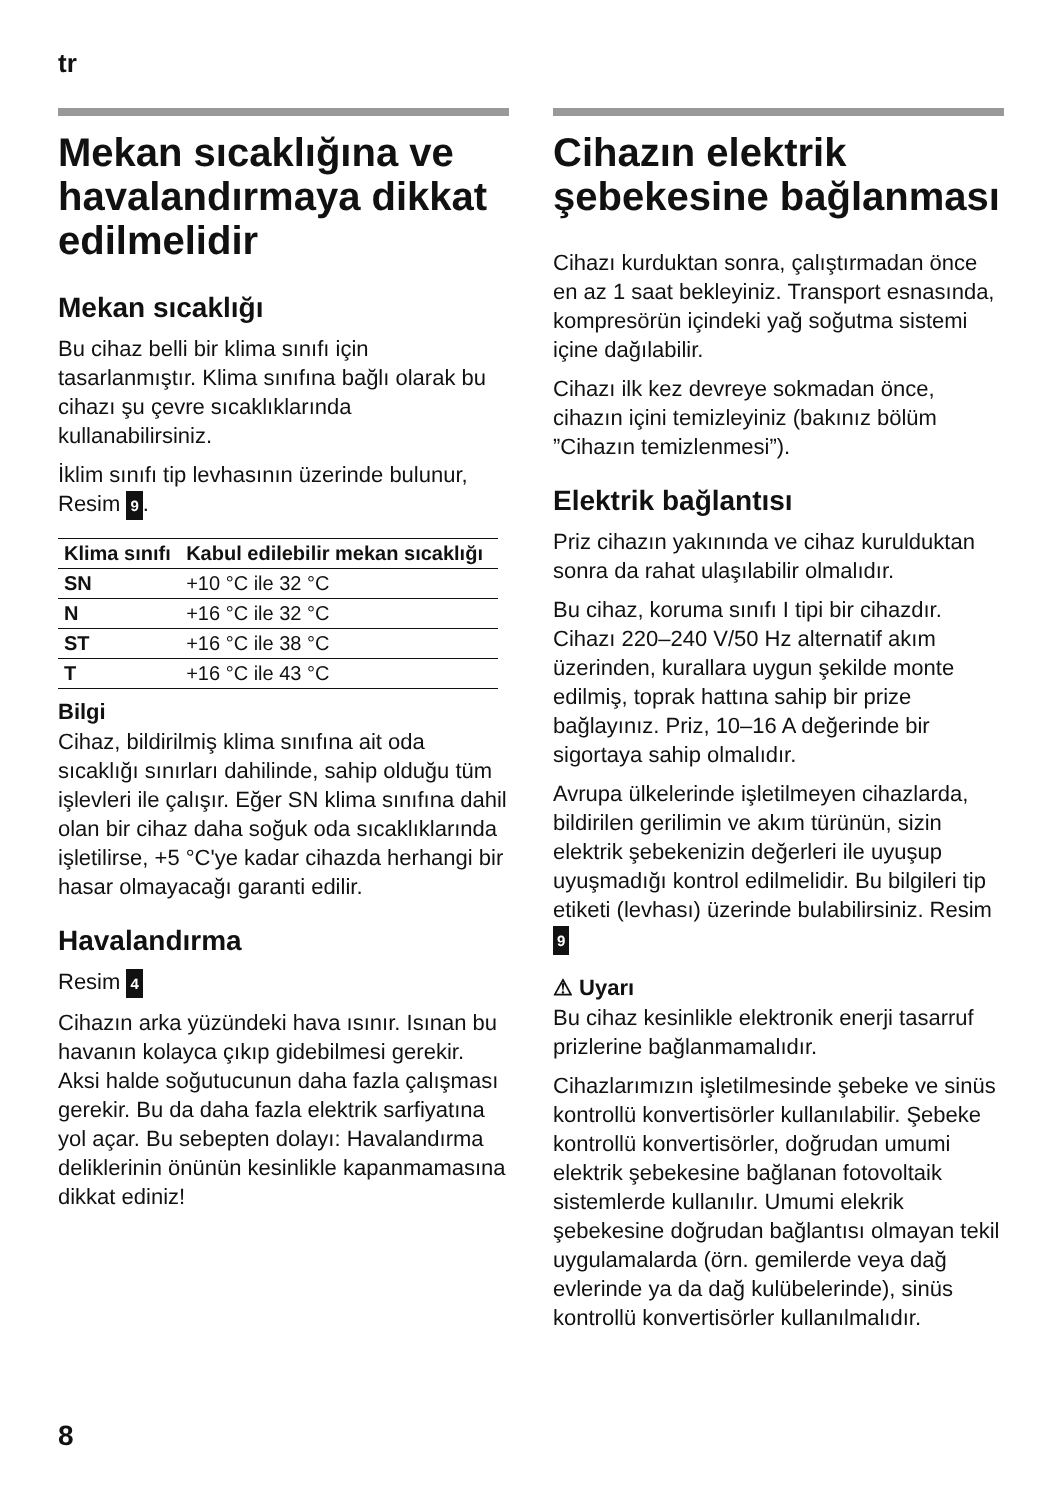tr
Mekan sıcaklığına ve havalandırmaya dikkat edilmelidir
Mekan sıcaklığı
Bu cihaz belli bir klima sınıfı için tasarlanmıştır. Klima sınıfına bağlı olarak bu cihazı şu çevre sıcaklıklarında kullanabilirsiniz.
İklim sınıfı tip levhasının üzerinde bulunur, Resim 9.
| Klima sınıfı | Kabul edilebilir mekan sıcaklığı |
| --- | --- |
| SN | +10 °C ile 32 °C |
| N | +16 °C ile 32 °C |
| ST | +16 °C ile 38 °C |
| T | +16 °C ile 43 °C |
Bilgi
Cihaz, bildirilmiş klima sınıfına ait oda sıcaklığı sınırları dahilinde, sahip olduğu tüm işlevleri ile çalışır. Eğer SN klima sınıfına dahil olan bir cihaz daha soğuk oda sıcaklıklarında işletilirse, +5 °C'ye kadar cihazda herhangi bir hasar olmayacağı garanti edilir.
Havalandırma
Resim 4
Cihazın arka yüzündeki hava ısınır. Isınan bu havanın kolayca çıkıp gidebilmesi gerekir. Aksi halde soğutucunun daha fazla çalışması gerekir. Bu da daha fazla elektrik sarfiyatına yol açar. Bu sebepten dolayı: Havalandırma deliklerinin önünün kesinlikle kapanmamasına dikkat ediniz!
Cihazın elektrik şebekesine bağlanması
Cihazı kurduktan sonra, çalıştırmadan önce en az 1 saat bekleyiniz. Transport esnasında, kompresörün içindeki yağ soğutma sistemi içine dağılabilir.
Cihazı ilk kez devreye sokmadan önce, cihazın içini temizleyiniz (bakınız bölüm ”Cihazın temizlenmesi”).
Elektrik bağlantısı
Priz cihazın yakınında ve cihaz kurulduktan sonra da rahat ulaşılabilir olmalıdır.
Bu cihaz, koruma sınıfı I tipi bir cihazdır. Cihazı 220–240 V/50 Hz alternatif akım üzerinden, kurallara uygun şekilde monte edilmiş, toprak hattına sahip bir prize bağlayınız. Priz, 10–16 A değerinde bir sigortaya sahip olmalıdır.
Avrupa ülkelerinde işletilmeyen cihazlarda, bildirilen gerilimin ve akım türünün, sizin elektrik şebekenizin değerleri ile uyuşup uyuşmadığı kontrol edilmelidir. Bu bilgileri tip etiketi (levhası) üzerinde bulabilirsiniz. Resim 9
⚠ Uyarı
Bu cihaz kesinlikle elektronik enerji tasarruf prizlerine bağlanmamalıdır.
Cihazlarımızın işletilmesinde şebeke ve sinüs kontrollü konvertisörler kullanılabilir. Şebeke kontrollü konvertisörler, doğrudan umumi elektrik şebekesine bağlanan fotovoltaik sistemlerde kullanılır. Umumi elekrik şebekesine doğrudan bağlantısı olmayan tekil uygulamalarda (örn. gemilerde veya dağ evlerinde ya da dağ kulübelerinde), sinüs kontrollü konvertisörler kullanılmalıdır.
8